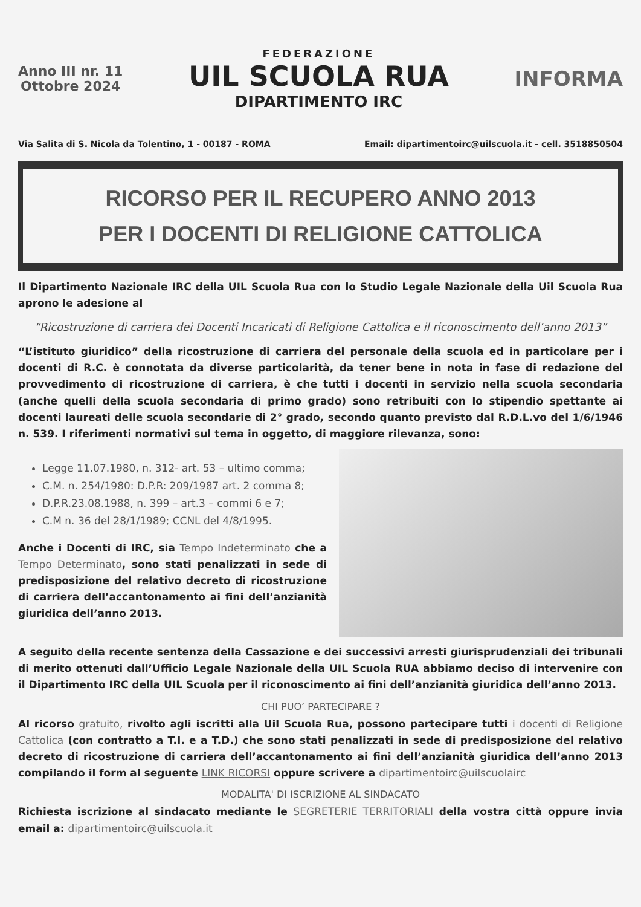Anno III nr. 11
Ottobre 2024
FEDERAZIONE
UIL SCUOLA RUA
DIPARTIMENTO IRC
INFORMA
Via Salita di S. Nicola da Tolentino, 1 - 00187 - ROMA Email: dipartimentoirc@uilscuola.it - cell. 3518850504
RICORSO PER IL RECUPERO ANNO 2013
PER I DOCENTI DI RELIGIONE CATTOLICA
Il Dipartimento Nazionale IRC della UIL Scuola Rua con lo Studio Legale Nazionale della Uil Scuola Rua aprono le adesione al
“Ricostruzione di carriera dei Docenti Incaricati di Religione Cattolica e il riconoscimento dell’anno 2013”
“L’istituto giuridico” della ricostruzione di carriera del personale della scuola ed in particolare per i docenti di R.C. è connotata da diverse particolarità, da tener bene in nota in fase di redazione del provvedimento di ricostruzione di carriera, è che tutti i docenti in servizio nella scuola secondaria (anche quelli della scuola secondaria di primo grado) sono retribuiti con lo stipendio spettante ai docenti laureati delle scuola secondarie di 2° grado, secondo quanto previsto dal R.D.L.vo del 1/6/1946 n. 539. I riferimenti normativi sul tema in oggetto, di maggiore rilevanza, sono:
Legge 11.07.1980, n. 312- art. 53 – ultimo comma;
C.M. n. 254/1980: D.P.R: 209/1987 art. 2 comma 8;
D.P.R.23.08.1988, n. 399 – art.3 – commi 6 e 7;
C.M n. 36 del 28/1/1989; CCNL del 4/8/1995.
Anche i Docenti di IRC, sia Tempo Indeterminato che a Tempo Determinato, sono stati penalizzati in sede di predisposizione del relativo decreto di ricostruzione di carriera dell’accantonamento ai fini dell’anzianità giuridica dell’anno 2013.
A seguito della recente sentenza della Cassazione e dei successivi arresti giurisprudenziali dei tribunali di merito ottenuti dall’Ufficio Legale Nazionale della UIL Scuola RUA abbiamo deciso di intervenire con il Dipartimento IRC della UIL Scuola per il riconoscimento ai fini dell’anzianità giuridica dell’anno 2013.
CHI PUO’ PARTECIPARE ?
Al ricorso gratuito, rivolto agli iscritti alla Uil Scuola Rua, possono partecipare tutti i docenti di Religione Cattolica (con contratto a T.I. e a T.D.) che sono stati penalizzati in sede di predisposizione del relativo decreto di ricostruzione di carriera dell’accantonamento ai fini dell’anzianità giuridica dell’anno 2013 compilando il form al seguente LINK RICORSI oppure scrivere a dipartimentoirc@uilscuolairc
MODALITA' DI ISCRIZIONE AL SINDACATO
Richiesta iscrizione al sindacato mediante le SEGRETERIE TERRITORIALI della vostra città oppure invia email a: dipartimentoirc@uilscuola.it